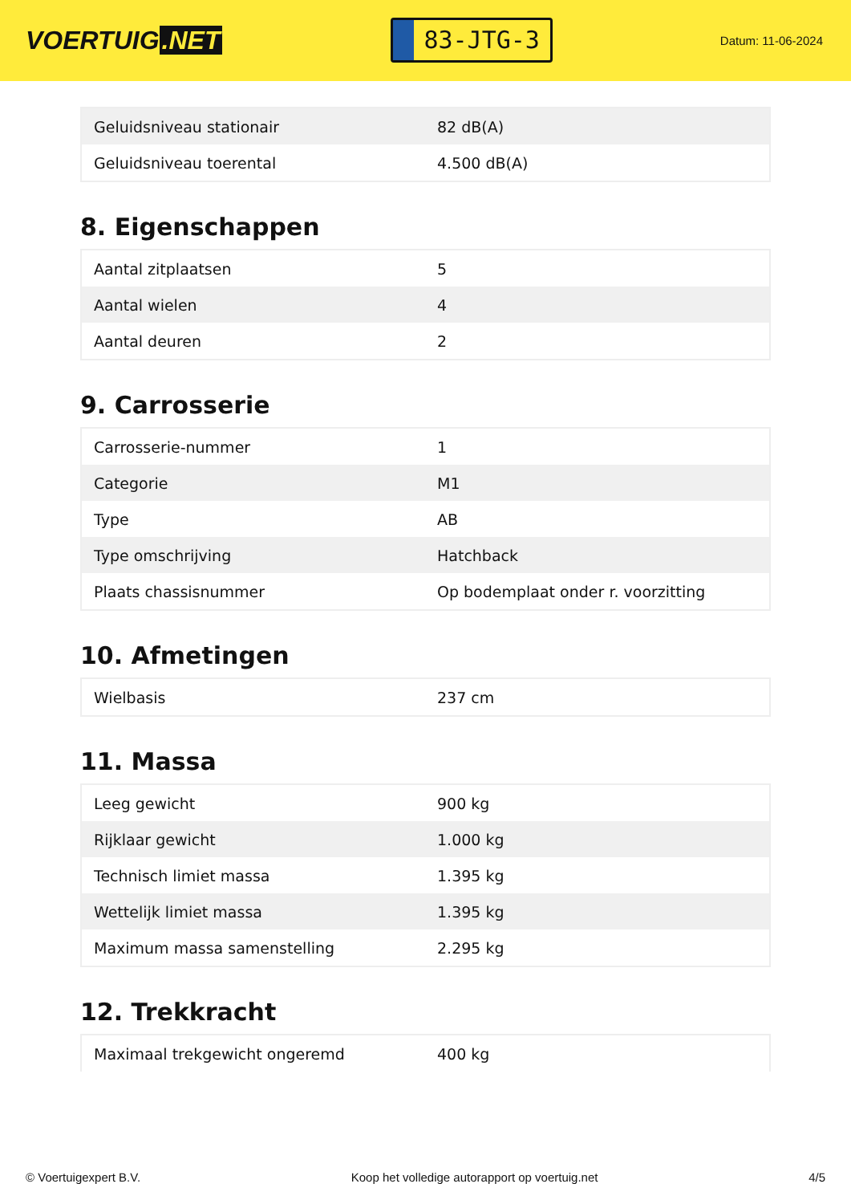VOERTUIG.NET
83-JTG-3
Datum: 11-06-2024
| Geluidsniveau stationair | 82 dB(A) |
| Geluidsniveau toerental | 4.500 dB(A) |
8. Eigenschappen
| Aantal zitplaatsen | 5 |
| Aantal wielen | 4 |
| Aantal deuren | 2 |
9. Carrosserie
| Carrosserie-nummer | 1 |
| Categorie | M1 |
| Type | AB |
| Type omschrijving | Hatchback |
| Plaats chassisnummer | Op bodemplaat onder r. voorzitting |
10. Afmetingen
| Wielbasis | 237 cm |
11. Massa
| Leeg gewicht | 900 kg |
| Rijklaar gewicht | 1.000 kg |
| Technisch limiet massa | 1.395 kg |
| Wettelijk limiet massa | 1.395 kg |
| Maximum massa samenstelling | 2.295 kg |
12. Trekkracht
| Maximaal trekgewicht ongeremd | 400 kg |
© Voertuigexpert B.V. Koop het volledige autorapport op voertuig.net 4/5